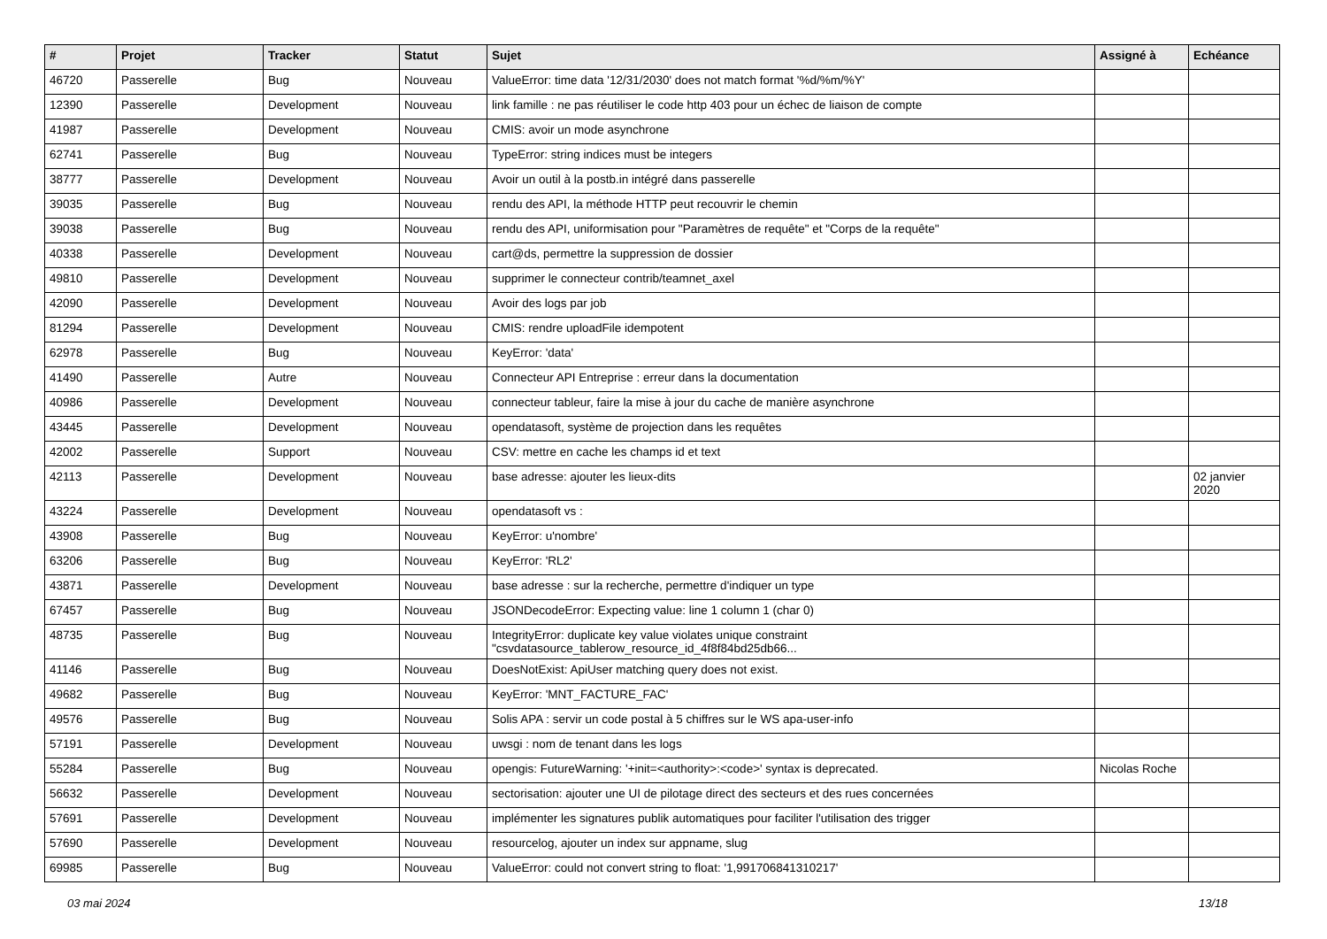| # | Projet | Tracker | Statut | Sujet | Assigné à | Echéance |
| --- | --- | --- | --- | --- | --- | --- |
| 46720 | Passerelle | Bug | Nouveau | ValueError: time data '12/31/2030' does not match format '%d/%m/%Y' | | |
| 12390 | Passerelle | Development | Nouveau | link famille : ne pas réutiliser le code http 403 pour un échec de liaison de compte | | |
| 41987 | Passerelle | Development | Nouveau | CMIS: avoir un mode asynchrone | | |
| 62741 | Passerelle | Bug | Nouveau | TypeError: string indices must be integers | | |
| 38777 | Passerelle | Development | Nouveau | Avoir un outil à la postb.in intégré dans passerelle | | |
| 39035 | Passerelle | Bug | Nouveau | rendu des API, la méthode HTTP peut recouvrir le chemin | | |
| 39038 | Passerelle | Bug | Nouveau | rendu des API, uniformisation pour "Paramètres de requête" et "Corps de la requête" | | |
| 40338 | Passerelle | Development | Nouveau | cart@ds, permettre la suppression de dossier | | |
| 49810 | Passerelle | Development | Nouveau | supprimer le connecteur contrib/teamnet_axel | | |
| 42090 | Passerelle | Development | Nouveau | Avoir des logs par job | | |
| 81294 | Passerelle | Development | Nouveau | CMIS: rendre uploadFile idempotent | | |
| 62978 | Passerelle | Bug | Nouveau | KeyError: 'data' | | |
| 41490 | Passerelle | Autre | Nouveau | Connecteur API Entreprise : erreur dans la documentation | | |
| 40986 | Passerelle | Development | Nouveau | connecteur tableur, faire la mise à jour du cache de manière asynchrone | | |
| 43445 | Passerelle | Development | Nouveau | opendatasoft, système de projection dans les requêtes | | |
| 42002 | Passerelle | Support | Nouveau | CSV: mettre en cache les champs id et text | | |
| 42113 | Passerelle | Development | Nouveau | base adresse: ajouter les lieux-dits | | 02 janvier 2020 |
| 43224 | Passerelle | Development | Nouveau | opendatasoft vs : | | |
| 43908 | Passerelle | Bug | Nouveau | KeyError: u'nombre' | | |
| 63206 | Passerelle | Bug | Nouveau | KeyError: 'RL2' | | |
| 43871 | Passerelle | Development | Nouveau | base adresse : sur la recherche, permettre d'indiquer un type | | |
| 67457 | Passerelle | Bug | Nouveau | JSONDecodeError: Expecting value: line 1 column 1 (char 0) | | |
| 48735 | Passerelle | Bug | Nouveau | IntegrityError: duplicate key value violates unique constraint "csvdatasource_tablerow_resource_id_4f8f84bd25db66... | | |
| 41146 | Passerelle | Bug | Nouveau | DoesNotExist: ApiUser matching query does not exist. | | |
| 49682 | Passerelle | Bug | Nouveau | KeyError: 'MNT_FACTURE_FAC' | | |
| 49576 | Passerelle | Bug | Nouveau | Solis APA : servir un code postal à 5 chiffres sur le WS apa-user-info | | |
| 57191 | Passerelle | Development | Nouveau | uwsgi : nom de tenant dans les logs | | |
| 55284 | Passerelle | Bug | Nouveau | opengis: FutureWarning: '+init=<authority>:<code>' syntax is deprecated. | Nicolas Roche | |
| 56632 | Passerelle | Development | Nouveau | sectorisation: ajouter une UI de pilotage direct des secteurs et des rues concernées | | |
| 57691 | Passerelle | Development | Nouveau | implémenter les signatures publik automatiques pour faciliter l'utilisation des trigger | | |
| 57690 | Passerelle | Development | Nouveau | resourcelog, ajouter un index sur appname, slug | | |
| 69985 | Passerelle | Bug | Nouveau | ValueError: could not convert string to float: '1,991706841310217' | | |
03 mai 2024 13/18